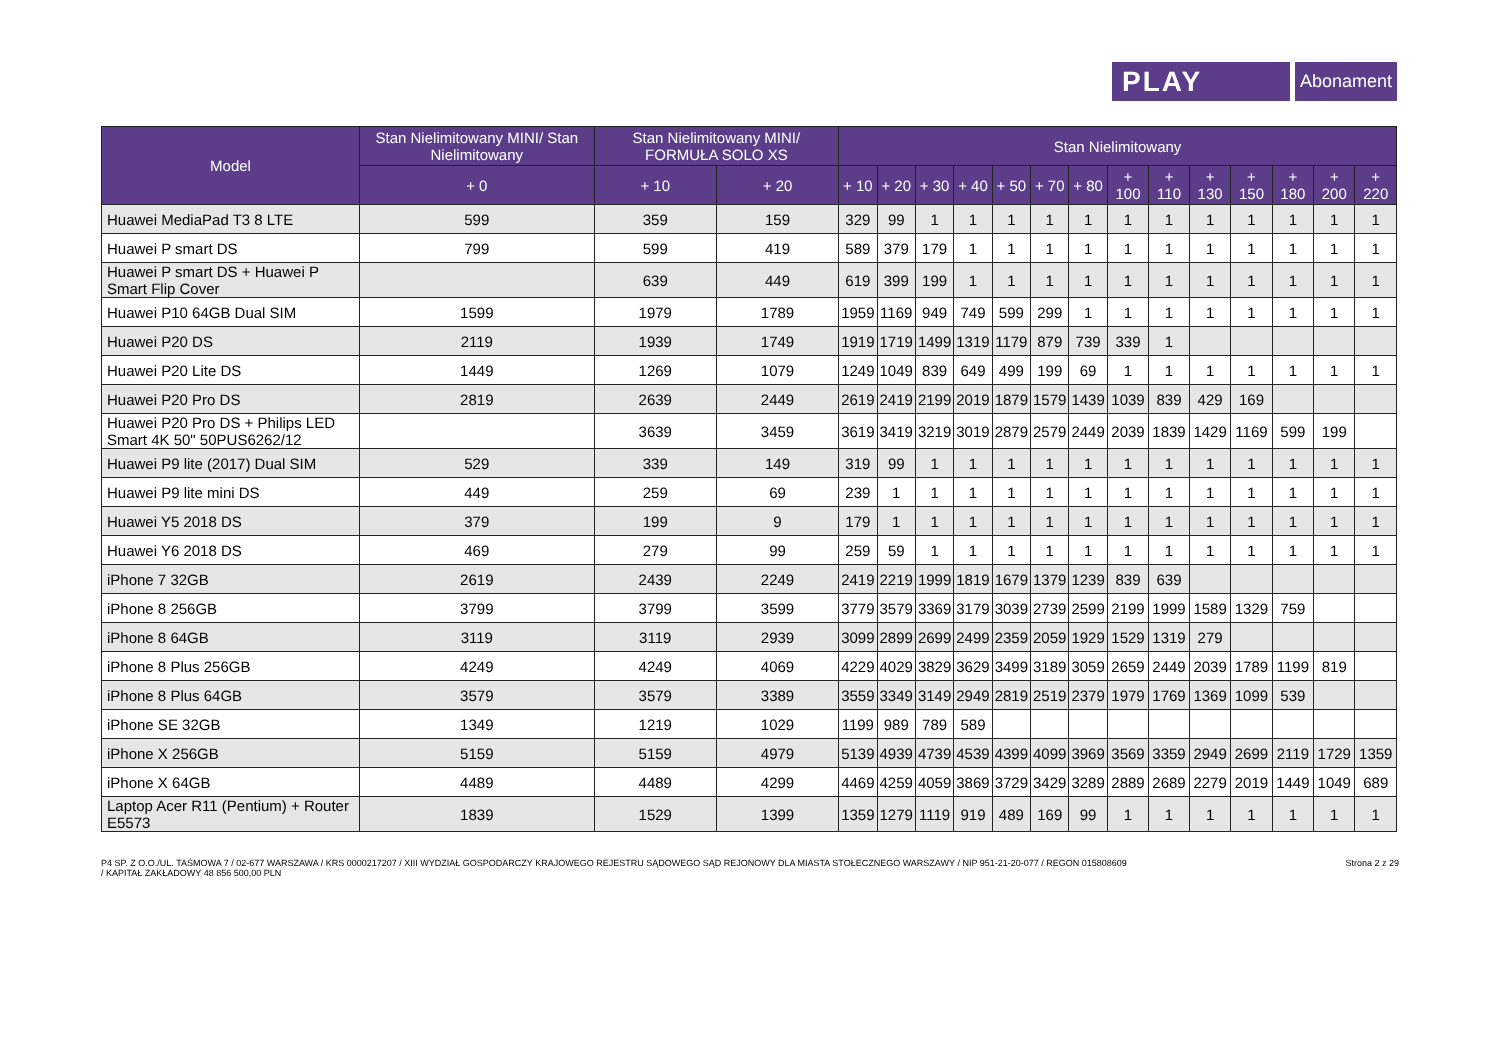PLAY
Abonament
| Model | Stan Nielimitowany MINI/ Stan Nielimitowany | Stan Nielimitowany MINI/ FORMUŁA SOLO XS | | Stan Nielimitowany | | | | | | | | | | | | | |
| --- | --- | --- | --- | --- | --- | --- | --- | --- | --- | --- | --- | --- | --- | --- | --- | --- | --- |
| | + 0 | + 10 | + 20 | + 10 | + 20 | + 30 | + 40 | + 50 | + 70 | + 80 | + 100 | + 110 | + 130 | + 150 | + 180 | + 200 | + 220 |
| Huawei MediaPad T3 8 LTE | 599 | 359 | 159 | 329 | 99 | 1 | 1 | 1 | 1 | 1 | 1 | 1 | 1 | 1 | 1 | 1 | 1 |
| Huawei P smart DS | 799 | 599 | 419 | 589 | 379 | 179 | 1 | 1 | 1 | 1 | 1 | 1 | 1 | 1 | 1 | 1 | 1 |
| Huawei P smart DS + Huawei P Smart Flip Cover | | 639 | 449 | 619 | 399 | 199 | 1 | 1 | 1 | 1 | 1 | 1 | 1 | 1 | 1 | 1 | 1 |
| Huawei P10 64GB Dual SIM | 1599 | 1979 | 1789 | 1959 | 1169 | 949 | 749 | 599 | 299 | 1 | 1 | 1 | 1 | 1 | 1 | 1 | 1 |
| Huawei P20 DS | 2119 | 1939 | 1749 | 1919 | 1719 | 1499 | 1319 | 1179 | 879 | 739 | 339 | 1 | | | | | |
| Huawei P20 Lite DS | 1449 | 1269 | 1079 | 1249 | 1049 | 839 | 649 | 499 | 199 | 69 | 1 | 1 | 1 | 1 | 1 | 1 | 1 |
| Huawei P20 Pro DS | 2819 | 2639 | 2449 | 2619 | 2419 | 2199 | 2019 | 1879 | 1579 | 1439 | 1039 | 839 | 429 | 169 | | | |
| Huawei P20 Pro DS + Philips LED Smart 4K 50" 50PUS6262/12 | | 3639 | 3459 | 3619 | 3419 | 3219 | 3019 | 2879 | 2579 | 2449 | 2039 | 1839 | 1429 | 1169 | 599 | 199 | |
| Huawei P9 lite (2017) Dual SIM | 529 | 339 | 149 | 319 | 99 | 1 | 1 | 1 | 1 | 1 | 1 | 1 | 1 | 1 | 1 | 1 | 1 |
| Huawei P9 lite mini DS | 449 | 259 | 69 | 239 | 1 | 1 | 1 | 1 | 1 | 1 | 1 | 1 | 1 | 1 | 1 | 1 | 1 |
| Huawei Y5 2018 DS | 379 | 199 | 9 | 179 | 1 | 1 | 1 | 1 | 1 | 1 | 1 | 1 | 1 | 1 | 1 | 1 | 1 |
| Huawei Y6 2018 DS | 469 | 279 | 99 | 259 | 59 | 1 | 1 | 1 | 1 | 1 | 1 | 1 | 1 | 1 | 1 | 1 | 1 |
| iPhone 7 32GB | 2619 | 2439 | 2249 | 2419 | 2219 | 1999 | 1819 | 1679 | 1379 | 1239 | 839 | 639 | | | | | |
| iPhone 8 256GB | 3799 | 3799 | 3599 | 3779 | 3579 | 3369 | 3179 | 3039 | 2739 | 2599 | 2199 | 1999 | 1589 | 1329 | 759 | | |
| iPhone 8 64GB | 3119 | 3119 | 2939 | 3099 | 2899 | 2699 | 2499 | 2359 | 2059 | 1929 | 1529 | 1319 | 279 | | | | |
| iPhone 8 Plus 256GB | 4249 | 4249 | 4069 | 4229 | 4029 | 3829 | 3629 | 3499 | 3189 | 3059 | 2659 | 2449 | 2039 | 1789 | 1199 | 819 | |
| iPhone 8 Plus 64GB | 3579 | 3579 | 3389 | 3559 | 3349 | 3149 | 2949 | 2819 | 2519 | 2379 | 1979 | 1769 | 1369 | 1099 | 539 | | |
| iPhone SE 32GB | 1349 | 1219 | 1029 | 1199 | 989 | 789 | 589 | | | | | | | | | | |
| iPhone X 256GB | 5159 | 5159 | 4979 | 5139 | 4939 | 4739 | 4539 | 4399 | 4099 | 3969 | 3569 | 3359 | 2949 | 2699 | 2119 | 1729 | 1359 |
| iPhone X 64GB | 4489 | 4489 | 4299 | 4469 | 4259 | 4059 | 3869 | 3729 | 3429 | 3289 | 2889 | 2689 | 2279 | 2019 | 1449 | 1049 | 689 |
| Laptop Acer R11 (Pentium) + Router E5573 | 1839 | 1529 | 1399 | 1359 | 1279 | 1119 | 919 | 489 | 169 | 99 | 1 | 1 | 1 | 1 | 1 | 1 | 1 |
P4 SP. Z O.O./UL. TAŚMOWA 7 / 02-677 WARSZAWA / KRS 0000217207 / XIII WYDZIAŁ GOSPODARCZY KRAJOWEGO REJESTRU SĄDOWEGO SĄD REJONOWY DLA MIASTA STOŁECZNEGO WARSZAWY / NIP 951-21-20-077 / REGON 015808609
/ KAPITAŁ ZAKŁADOWY 48 856 500,00 PLN
Strona 2 z 29